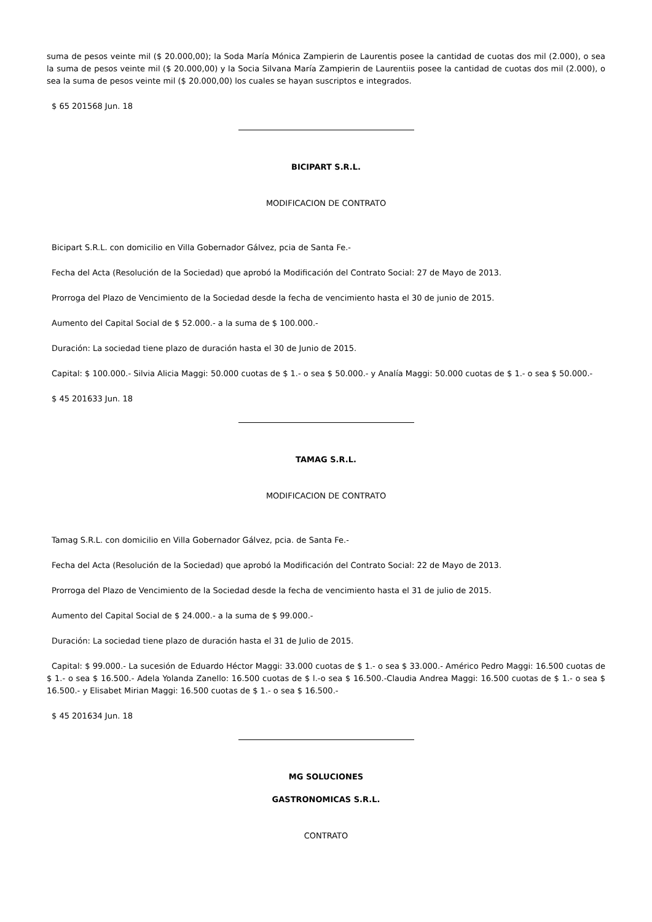suma de pesos veinte mil ($ 20.000,00); la Soda María Mónica Zampierin de Laurentis posee la cantidad de cuotas dos mil (2.000), o sea la suma de pesos veinte mil ($ 20.000,00) y la Socia Silvana María Zampierin de Laurentiis posee la cantidad de cuotas dos mil (2.000), o sea la suma de pesos veinte mil ($ 20.000,00) los cuales se hayan suscriptos e integrados.
$ 65 201568 Jun. 18
BICIPART S.R.L.
MODIFICACION DE CONTRATO
Bicipart S.R.L. con domicilio en Villa Gobernador Gálvez, pcia de Santa Fe.-
Fecha del Acta (Resolución de la Sociedad) que aprobó la Modificación del Contrato Social: 27 de Mayo de 2013.
Prorroga del Plazo de Vencimiento de la Sociedad desde la fecha de vencimiento hasta el 30 de junio de 2015.
Aumento del Capital Social de $ 52.000.- a la suma de $ 100.000.-
Duración: La sociedad tiene plazo de duración hasta el 30 de Junio de 2015.
Capital: $ 100.000.- Silvia Alicia Maggi: 50.000 cuotas de $ 1.- o sea $ 50.000.- y Analía Maggi: 50.000 cuotas de $ 1.- o sea $ 50.000.-
$ 45 201633 Jun. 18
TAMAG S.R.L.
MODIFICACION DE CONTRATO
Tamag S.R.L. con domicilio en Villa Gobernador Gálvez, pcia. de Santa Fe.-
Fecha del Acta (Resolución de la Sociedad) que aprobó la Modificación del Contrato Social: 22 de Mayo de 2013.
Prorroga del Plazo de Vencimiento de la Sociedad desde la fecha de vencimiento hasta el 31 de julio de 2015.
Aumento del Capital Social de $ 24.000.- a la suma de $ 99.000.-
Duración: La sociedad tiene plazo de duración hasta el 31 de Julio de 2015.
Capital: $ 99.000.- La sucesión de Eduardo Héctor Maggi: 33.000 cuotas de $ 1.- o sea $ 33.000.- Américo Pedro Maggi: 16.500 cuotas de $ 1.- o sea $ 16.500.- Adela Yolanda Zanello: 16.500 cuotas de $ l.-o sea $ 16.500.-Claudia Andrea Maggi: 16.500 cuotas de $ 1.- o sea $ 16.500.- y Elisabet Mirian Maggi: 16.500 cuotas de $ 1.- o sea $ 16.500.-
$ 45 201634 Jun. 18
MG SOLUCIONES
GASTRONOMICAS S.R.L.
CONTRATO